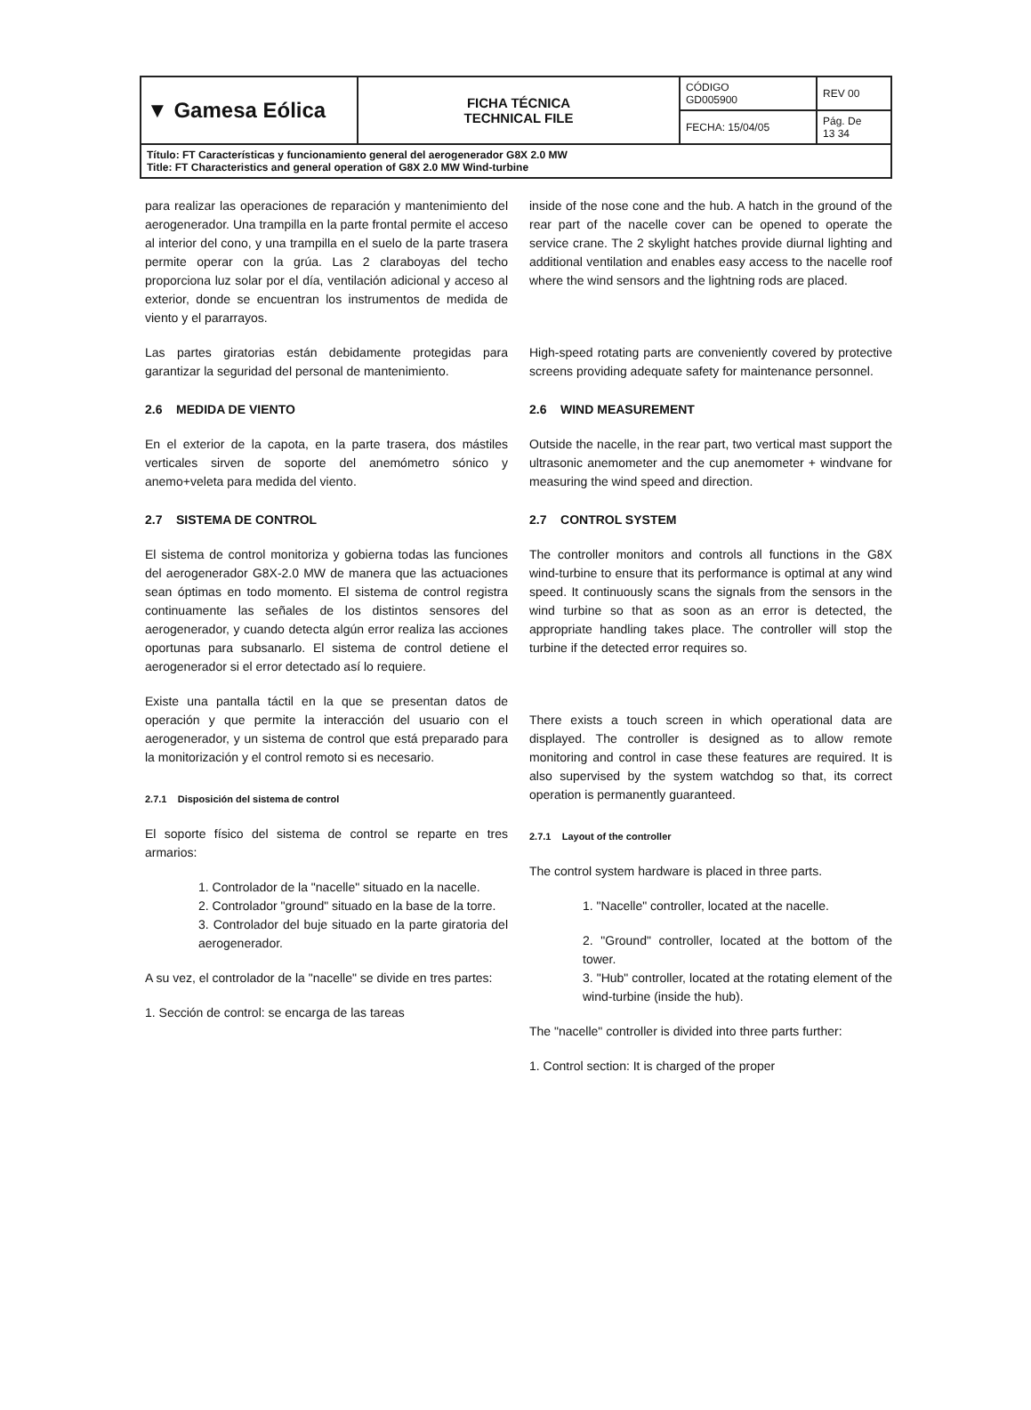| ▼ Gamesa Eólica | FICHA TÉCNICA TECHNICAL FILE | CÓDIGO GD005900 | REV 00 |
| | | FECHA: 15/04/05 | Pág. De 13 34 |
| Título: FT Características y funcionamiento general del aerogenerador G8X 2.0 MW Title: FT Characteristics and general operation of G8X 2.0 MW Wind-turbine | | | |
para realizar las operaciones de reparación y mantenimiento del aerogenerador. Una trampilla en la parte frontal permite el acceso al interior del cono, y una trampilla en el suelo de la parte trasera permite operar con la grúa. Las 2 claraboyas del techo proporciona luz solar por el día, ventilación adicional y acceso al exterior, donde se encuentran los instrumentos de medida de viento y el pararrayos.
Las partes giratorias están debidamente protegidas para garantizar la seguridad del personal de mantenimiento.
2.6 MEDIDA DE VIENTO
En el exterior de la capota, en la parte trasera, dos mástiles verticales sirven de soporte del anemómetro sónico y anemo+veleta para medida del viento.
2.7 SISTEMA DE CONTROL
El sistema de control monitoriza y gobierna todas las funciones del aerogenerador G8X-2.0 MW de manera que las actuaciones sean óptimas en todo momento. El sistema de control registra continuamente las señales de los distintos sensores del aerogenerador, y cuando detecta algún error realiza las acciones oportunas para subsanarlo. El sistema de control detiene el aerogenerador si el error detectado así lo requiere.
Existe una pantalla táctil en la que se presentan datos de operación y que permite la interacción del usuario con el aerogenerador, y un sistema de control que está preparado para la monitorización y el control remoto si es necesario.
2.7.1 Disposición del sistema de control
El soporte físico del sistema de control se reparte en tres armarios:
1. Controlador de la "nacelle" situado en la nacelle.
2. Controlador "ground" situado en la base de la torre.
3. Controlador del buje situado en la parte giratoria del aerogenerador.
A su vez, el controlador de la "nacelle" se divide en tres partes:
1. Sección de control: se encarga de las tareas
inside of the nose cone and the hub. A hatch in the ground of the rear part of the nacelle cover can be opened to operate the service crane. The 2 skylight hatches provide diurnal lighting and additional ventilation and enables easy access to the nacelle roof where the wind sensors and the lightning rods are placed.
High-speed rotating parts are conveniently covered by protective screens providing adequate safety for maintenance personnel.
2.6 WIND MEASUREMENT
Outside the nacelle, in the rear part, two vertical mast support the ultrasonic anemometer and the cup anemometer + windvane for measuring the wind speed and direction.
2.7 CONTROL SYSTEM
The controller monitors and controls all functions in the G8X wind-turbine to ensure that its performance is optimal at any wind speed. It continuously scans the signals from the sensors in the wind turbine so that as soon as an error is detected, the appropriate handling takes place. The controller will stop the turbine if the detected error requires so.
There exists a touch screen in which operational data are displayed. The controller is designed as to allow remote monitoring and control in case these features are required. It is also supervised by the system watchdog so that, its correct operation is permanently guaranteed.
2.7.1 Layout of the controller
The control system hardware is placed in three parts.
1. "Nacelle" controller, located at the nacelle.
2. "Ground" controller, located at the bottom of the tower.
3. "Hub" controller, located at the rotating element of the wind-turbine (inside the hub).
The "nacelle" controller is divided into three parts further:
1. Control section: It is charged of the proper